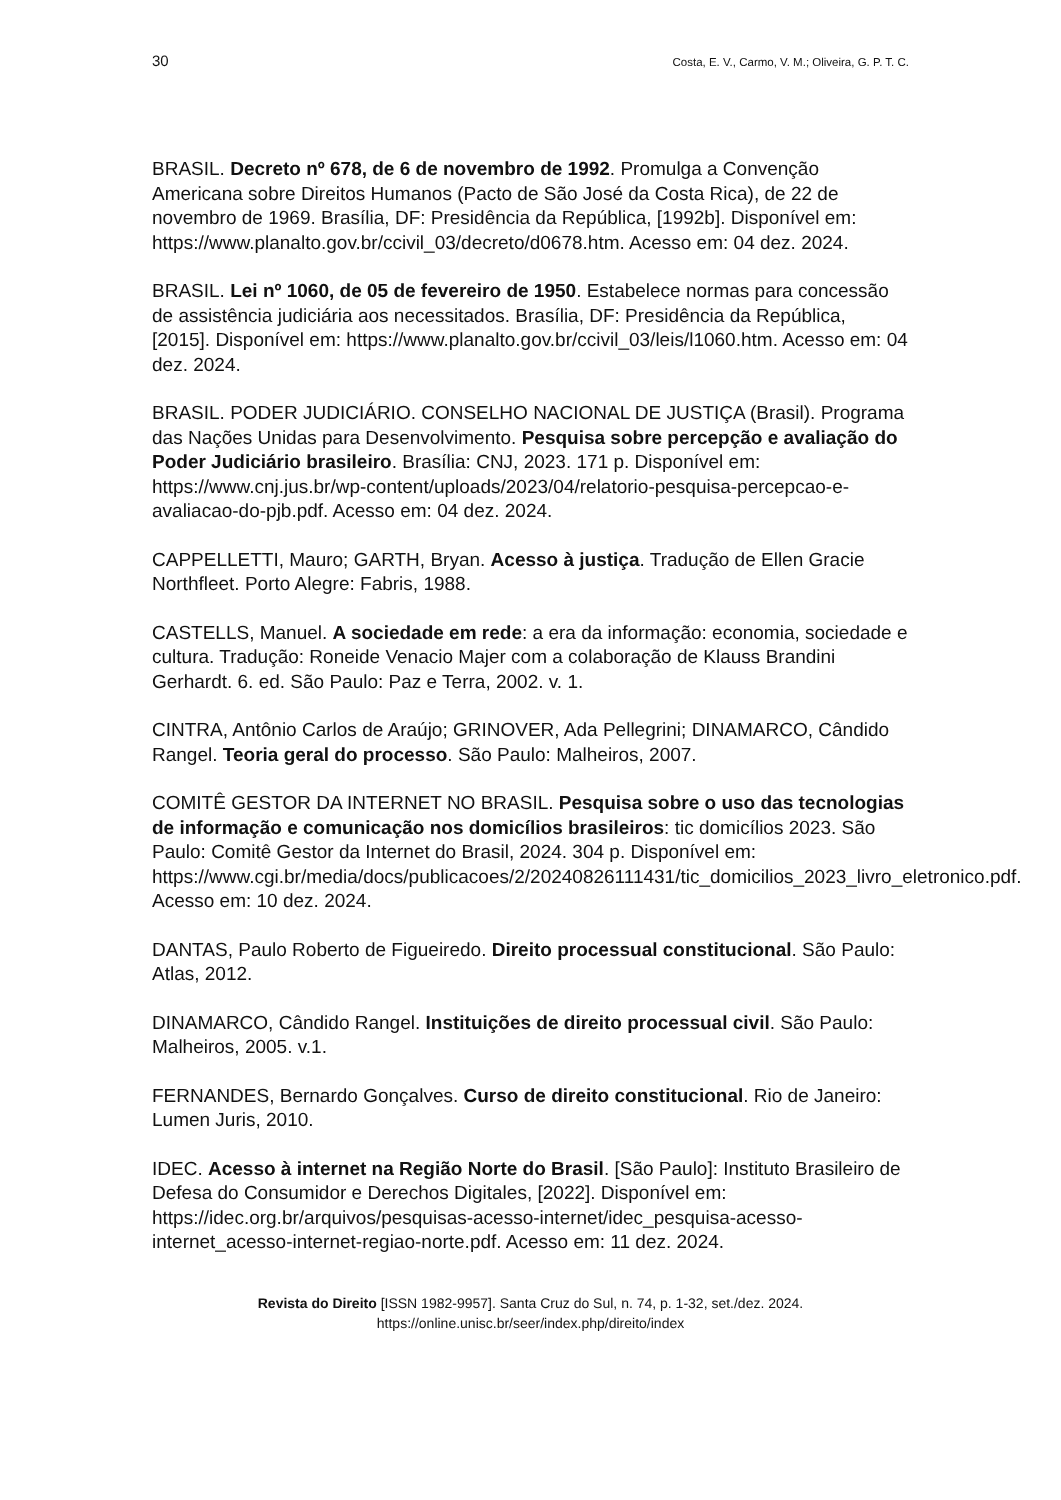30 Costa, E. V., Carmo, V. M.; Oliveira, G. P. T. C.
BRASIL. Decreto nº 678, de 6 de novembro de 1992. Promulga a Convenção Americana sobre Direitos Humanos (Pacto de São José da Costa Rica), de 22 de novembro de 1969. Brasília, DF: Presidência da República, [1992b]. Disponível em: https://www.planalto.gov.br/ccivil_03/decreto/d0678.htm. Acesso em: 04 dez. 2024.
BRASIL. Lei nº 1060, de 05 de fevereiro de 1950. Estabelece normas para concessão de assistência judiciária aos necessitados. Brasília, DF: Presidência da República, [2015]. Disponível em: https://www.planalto.gov.br/ccivil_03/leis/l1060.htm. Acesso em: 04 dez. 2024.
BRASIL. PODER JUDICIÁRIO. CONSELHO NACIONAL DE JUSTIÇA (Brasil). Programa das Nações Unidas para Desenvolvimento. Pesquisa sobre percepção e avaliação do Poder Judiciário brasileiro. Brasília: CNJ, 2023. 171 p. Disponível em: https://www.cnj.jus.br/wp-content/uploads/2023/04/relatorio-pesquisa-percepcao-e-avaliacao-do-pjb.pdf. Acesso em: 04 dez. 2024.
CAPPELLETTI, Mauro; GARTH, Bryan. Acesso à justiça. Tradução de Ellen Gracie Northfleet. Porto Alegre: Fabris, 1988.
CASTELLS, Manuel. A sociedade em rede: a era da informação: economia, sociedade e cultura. Tradução: Roneide Venacio Majer com a colaboração de Klauss Brandini Gerhardt. 6. ed. São Paulo: Paz e Terra, 2002. v. 1.
CINTRA, Antônio Carlos de Araújo; GRINOVER, Ada Pellegrini; DINAMARCO, Cândido Rangel. Teoria geral do processo. São Paulo: Malheiros, 2007.
COMITÊ GESTOR DA INTERNET NO BRASIL. Pesquisa sobre o uso das tecnologias de informação e comunicação nos domicílios brasileiros: tic domicílios 2023. São Paulo: Comitê Gestor da Internet do Brasil, 2024. 304 p. Disponível em: https://www.cgi.br/media/docs/publicacoes/2/20240826111431/tic_domicilios_2023_livro_eletronico.pdf. Acesso em: 10 dez. 2024.
DANTAS, Paulo Roberto de Figueiredo. Direito processual constitucional. São Paulo: Atlas, 2012.
DINAMARCO, Cândido Rangel. Instituições de direito processual civil. São Paulo: Malheiros, 2005. v.1.
FERNANDES, Bernardo Gonçalves. Curso de direito constitucional. Rio de Janeiro: Lumen Juris, 2010.
IDEC. Acesso à internet na Região Norte do Brasil. [São Paulo]: Instituto Brasileiro de Defesa do Consumidor e Derechos Digitales, [2022]. Disponível em: https://idec.org.br/arquivos/pesquisas-acesso-internet/idec_pesquisa-acesso-internet_acesso-internet-regiao-norte.pdf. Acesso em: 11 dez. 2024.
Revista do Direito [ISSN 1982-9957]. Santa Cruz do Sul, n. 74, p. 1-32, set./dez. 2024.
https://online.unisc.br/seer/index.php/direito/index